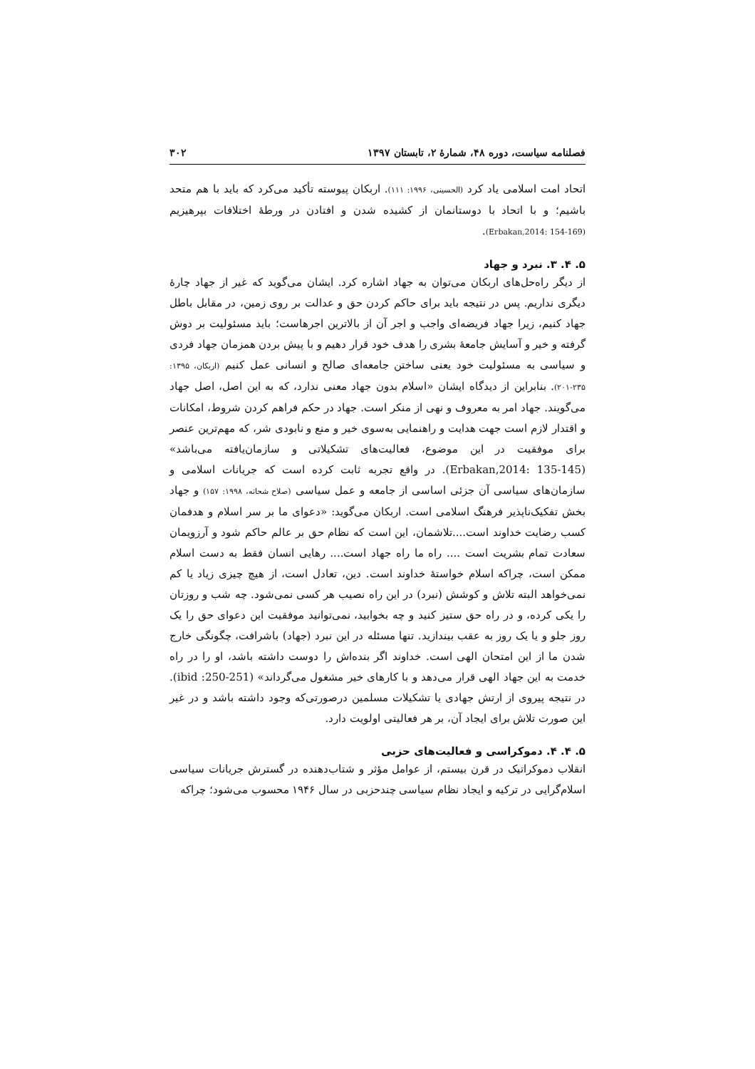فصلنامه سیاست، دوره ۴۸، شمارهٔ ۲، تابستان ۱۳۹۷ ۳۰۲
اتحاد امت اسلامی یاد کرد (الحسینی، ۱۹۹۶: ۱۱۱). اربکان پیوسته تأکید می‌کرد که باید با هم متحد باشیم؛ و با اتحاد با دوستانمان از کشیده شدن و افتادن در ورطهٔ اختلافات بپرهیزیم (Erbakan,2014: 154-169).
۵. ۴. ۳. نبرد و جهاد
از دیگر راه‌حل‌های اربکان می‌توان به جهاد اشاره کرد. ایشان می‌گوید که غیر از جهاد چارهٔ دیگری نداریم. پس در نتیجه باید برای حاکم کردن حق و عدالت بر روی زمین، در مقابل باطل جهاد کنیم، زیرا جهاد فریضه‌ای واجب و اجر آن از بالاترین اجرهاست؛ باید مسئولیت بر دوش گرفته و خیر و آسایش جامعهٔ بشری را هدف خود قرار دهیم و با پیش بردن همزمان جهاد فردی و سیاسی به مسئولیت خود یعنی ساختن جامعه‌ای صالح و انسانی عمل کنیم (اربکان، ۱۳۹۵: ۲۳۵-۲۰۱). بنابراین از دیدگاه ایشان «اسلام بدون جهاد معنی ندارد، که به این اصل، اصل جهاد می‌گویند. جهاد امر به معروف و نهی از منکر است. جهاد در حکم فراهم کردن شروط، امکانات و اقتدار لازم است جهت هدایت و راهنمایی به‌سوی خیر و منع و نابودی شر، که مهم‌ترین عنصر برای موفقیت در این موضوع، فعالیت‌های تشکیلاتی و سازمان‌یافته می‌باشد» (Erbakan,2014: 135-145). در واقع تجربه ثابت کرده است که جریانات اسلامی و سازمان‌های سیاسی آن جزئی اساسی از جامعه و عمل سیاسی (صلاح شحاته، ۱۹۹۸: ۱۵۷) و جهاد بخش تفکیک‌ناپذیر فرهنگ اسلامی است. اربکان می‌گوید: «دعوای ما بر سر اسلام و هدفمان کسب رضایت خداوند است....تلاشمان، این است که نظام حق بر عالم حاکم شود و آرزویمان سعادت تمام بشریت است .... راه ما راه جهاد است.... رهایی انسان فقط به دست اسلام ممکن است، چراکه اسلام خواستهٔ خداوند است. دین، تعادل است، از هیچ چیزی زیاد یا کم نمی‌خواهد البته تلاش و کوشش (نبرد) در این راه نصیب هر کسی نمی‌شود. چه شب و روزتان را یکی کرده، و در راه حق ستیز کنید و چه بخوابید، نمی‌توانید موفقیت این دعوای حق را یک روز جلو و یا یک روز به عقب بیندازید. تنها مسئله در این نبرد (جهاد) باشرافت، چگونگی خارج شدن ما از این امتحان الهی است. خداوند اگر بنده‌اش را دوست داشته باشد، او را در راه خدمت به این جهاد الهی قرار می‌دهد و با کارهای خیر مشغول می‌گرداند» (ibid :250-251). در نتیجه پیروی از ارتش جهادی یا تشکیلات مسلمین درصورتی‌که وجود داشته باشد و در غیر این صورت تلاش برای ایجاد آن، بر هر فعالیتی اولویت دارد.
۵. ۴. ۴. دموکراسی و فعالیت‌های حزبی
انقلاب دموکراتیک در قرن بیستم، از عوامل مؤثر و شتاب‌دهنده در گسترش جریانات سیاسی اسلام‌گرایی در ترکیه و ایجاد نظام سیاسی چندحزبی در سال ۱۹۴۶ محسوب می‌شود؛ چراکه